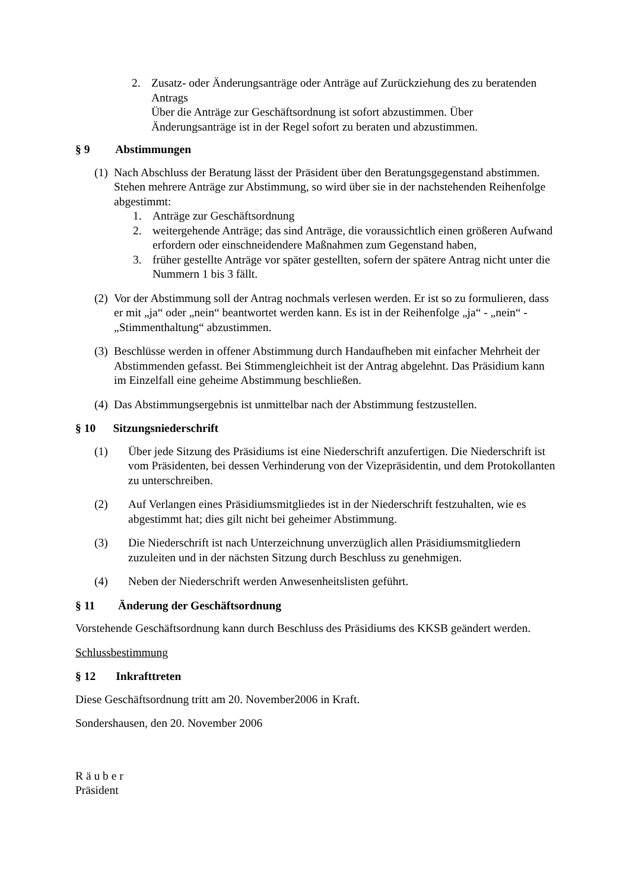2. Zusatz- oder Änderungsanträge oder Anträge auf Zurückziehung des zu beratenden Antrags
Über die Anträge zur Geschäftsordnung ist sofort abzustimmen. Über Änderungsanträge ist in der Regel sofort zu beraten und abzustimmen.
§ 9 Abstimmungen
(1)
Nach Abschluss der Beratung lässt der Präsident über den Beratungsgegenstand abstimmen. Stehen mehrere Anträge zur Abstimmung, so wird über sie in der nachstehenden Reihenfolge abgestimmt:
1. Anträge zur Geschäftsordnung
2. weitergehende Anträge; das sind Anträge, die voraussichtlich einen größeren Aufwand erfordern oder einschneidendere Maßnahmen zum Gegenstand haben,
3. früher gestellte Anträge vor später gestellten, sofern der spätere Antrag nicht unter die Nummern 1 bis 3 fällt.
(2)
Vor der Abstimmung soll der Antrag nochmals verlesen werden. Er ist so zu formulieren, dass er mit „ja“ oder „nein“ beantwortet werden kann. Es ist in der Reihenfolge „ja“ - „nein“ - „Stimmenthaltung“ abzustimmen.
(3)
Beschlüsse werden in offener Abstimmung durch Handaufheben mit einfacher Mehrheit der Abstimmenden gefasst. Bei Stimmengleichheit ist der Antrag abgelehnt. Das Präsidium kann im Einzelfall eine geheime Abstimmung beschließen.
(4)
Das Abstimmungsergebnis ist unmittelbar nach der Abstimmung festzustellen.
§ 10 Sitzungsniederschrift
(1) Über jede Sitzung des Präsidiums ist eine Niederschrift anzufertigen. Die Niederschrift ist vom Präsidenten, bei dessen Verhinderung von der Vizepräsidentin, und dem Protokollanten zu unterschreiben.
(2) Auf Verlangen eines Präsidiumsmitgliedes ist in der Niederschrift festzuhalten, wie es abgestimmt hat; dies gilt nicht bei geheimer Abstimmung.
(3) Die Niederschrift ist nach Unterzeichnung unverzüglich allen Präsidiumsmitgliedern zuzuleiten und in der nächsten Sitzung durch Beschluss zu genehmigen.
(4) Neben der Niederschrift werden Anwesenheitslisten geführt.
§ 11 Änderung der Geschäftsordnung
Vorstehende Geschäftsordnung kann durch Beschluss des Präsidiums des KKSB geändert werden.
Schlussbestimmung
§ 12 Inkrafttreten
Diese Geschäftsordnung tritt am 20. November2006 in Kraft.
Sondershausen, den 20. November 2006
R ä u b e r
Präsident